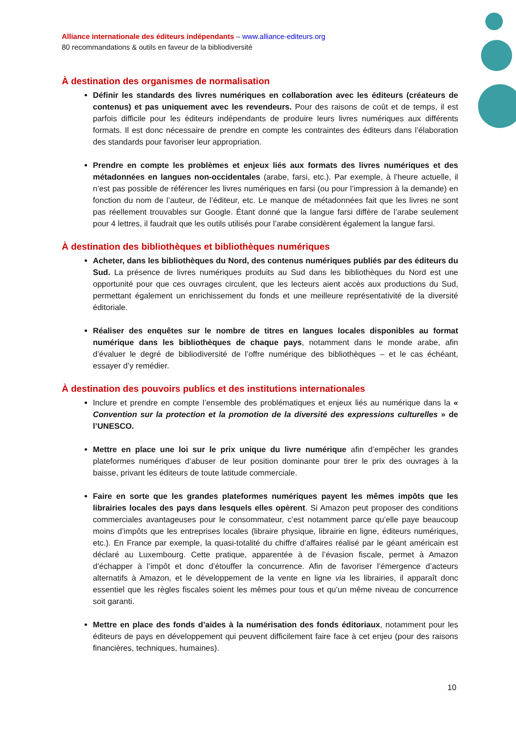Alliance internationale des éditeurs indépendants – www.alliance-editeurs.org
80 recommandations & outils en faveur de la bibliodiversité
À destination des organismes de normalisation
Définir les standards des livres numériques en collaboration avec les éditeurs (créateurs de contenus) et pas uniquement avec les revendeurs. Pour des raisons de coût et de temps, il est parfois difficile pour les éditeurs indépendants de produire leurs livres numériques aux différents formats. Il est donc nécessaire de prendre en compte les contraintes des éditeurs dans l’élaboration des standards pour favoriser leur appropriation.
Prendre en compte les problèmes et enjeux liés aux formats des livres numériques et des métadonnées en langues non-occidentales (arabe, farsi, etc.). Par exemple, à l’heure actuelle, il n’est pas possible de référencer les livres numériques en farsi (ou pour l’impression à la demande) en fonction du nom de l’auteur, de l’éditeur, etc. Le manque de métadonnées fait que les livres ne sont pas réellement trouvables sur Google. Étant donné que la langue farsi diffère de l’arabe seulement pour 4 lettres, il faudrait que les outils utilisés pour l’arabe considèrent également la langue farsi.
À destination des bibliothèques et bibliothèques numériques
Acheter, dans les bibliothèques du Nord, des contenus numériques publiés par des éditeurs du Sud. La présence de livres numériques produits au Sud dans les bibliothèques du Nord est une opportunité pour que ces ouvrages circulent, que les lecteurs aient accès aux productions du Sud, permettant également un enrichissement du fonds et une meilleure représentativité de la diversité éditoriale.
Réaliser des enquêtes sur le nombre de titres en langues locales disponibles au format numérique dans les bibliothèques de chaque pays, notamment dans le monde arabe, afin d’évaluer le degré de bibliodiversité de l’offre numérique des bibliothèques – et le cas échéant, essayer d’y remédier.
À destination des pouvoirs publics et des institutions internationales
Inclure et prendre en compte l’ensemble des problématiques et enjeux liés au numérique dans la « Convention sur la protection et la promotion de la diversité des expressions culturelles » de l’UNESCO.
Mettre en place une loi sur le prix unique du livre numérique afin d’empêcher les grandes plateformes numériques d’abuser de leur position dominante pour tirer le prix des ouvrages à la baisse, privant les éditeurs de toute latitude commerciale.
Faire en sorte que les grandes plateformes numériques payent les mêmes impôts que les librairies locales des pays dans lesquels elles opèrent. Si Amazon peut proposer des conditions commerciales avantageuses pour le consommateur, c’est notamment parce qu’elle paye beaucoup moins d’impôts que les entreprises locales (libraire physique, librairie en ligne, éditeurs numériques, etc.). En France par exemple, la quasi-totalité du chiffre d’affaires réalisé par le géant américain est déclaré au Luxembourg. Cette pratique, apparentée à de l’évasion fiscale, permet à Amazon d’échapper à l’impôt et donc d’étouffer la concurrence. Afin de favoriser l’émergence d’acteurs alternatifs à Amazon, et le développement de la vente en ligne via les librairies, il apparaît donc essentiel que les règles fiscales soient les mêmes pour tous et qu’un même niveau de concurrence soit garanti.
Mettre en place des fonds d’aides à la numérisation des fonds éditoriaux, notamment pour les éditeurs de pays en développement qui peuvent difficilement faire face à cet enjeu (pour des raisons financières, techniques, humaines).
10